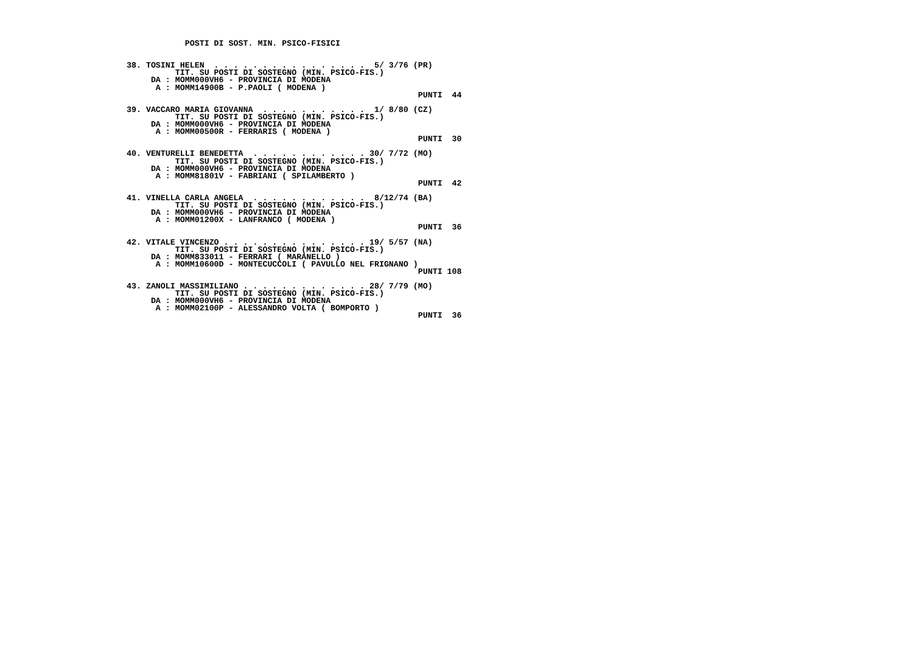POSTI DI SOST. MIN. PSICO-FISICI


 38. TOSINI HELEN  . . . . . . . . . . . . . . . .  5/ 3/76 (PR)
           TIT. SU POSTI DI SOSTEGNO (MIN. PSICO-FIS.)
      DA : MOMM000VH6 - PROVINCIA DI MODENA
       A : MOMM14900B - P.PAOLI ( MODENA )
                                                             PUNTI  44

 39. VACCARO MARIA GIOVANNA  . . . . . . . . . . .  1/ 8/80 (CZ)
           TIT. SU POSTI DI SOSTEGNO (MIN. PSICO-FIS.)
      DA : MOMM000VH6 - PROVINCIA DI MODENA
       A : MOMM00500R - FERRARIS ( MODENA )
                                                             PUNTI  30

 40. VENTURELLI BENEDETTA  . . . . . . . . . . . . 30/ 7/72 (MO)
           TIT. SU POSTI DI SOSTEGNO (MIN. PSICO-FIS.)
      DA : MOMM000VH6 - PROVINCIA DI MODENA
       A : MOMM81801V - FABRIANI ( SPILAMBERTO )
                                                             PUNTI  42

 41. VINELLA CARLA ANGELA  . . . . . . . . . . . .  8/12/74 (BA)
           TIT. SU POSTI DI SOSTEGNO (MIN. PSICO-FIS.)
      DA : MOMM000VH6 - PROVINCIA DI MODENA
       A : MOMM01200X - LANFRANCO ( MODENA )
                                                             PUNTI  36

 42. VITALE VINCENZO . . . . . . . . . . . . . . . 19/ 5/57 (NA)
           TIT. SU POSTI DI SOSTEGNO (MIN. PSICO-FIS.)
      DA : MOMM833011 - FERRARI ( MARANELLO )
       A : MOMM10600D - MONTECUCCOLI ( PAVULLO NEL FRIGNANO )
                                                             PUNTI 108

 43. ZANOLI MASSIMILIANO . . . . . . . . . . . . . 28/ 7/79 (MO)
           TIT. SU POSTI DI SOSTEGNO (MIN. PSICO-FIS.)
      DA : MOMM000VH6 - PROVINCIA DI MODENA
       A : MOMM02100P - ALESSANDRO VOLTA ( BOMPORTO )
                                                             PUNTI  36